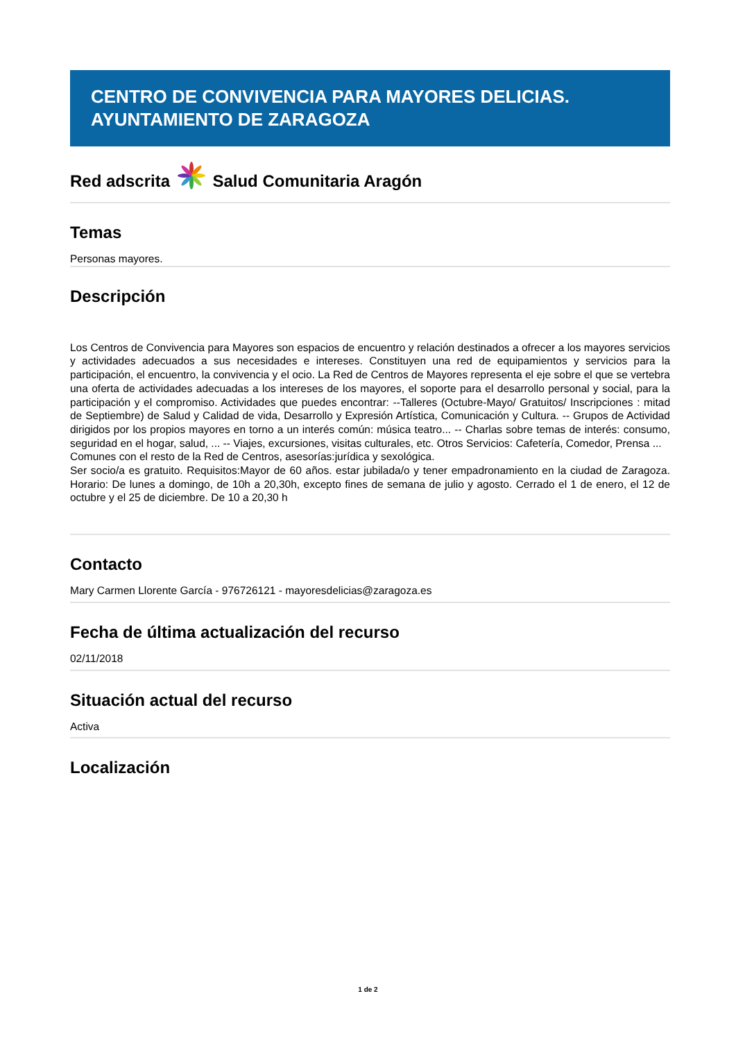CENTRO DE CONVIVENCIA PARA MAYORES DELICIAS.
AYUNTAMIENTO DE ZARAGOZA
Red adscrita Salud Comunitaria Aragón
Temas
Personas mayores.
Descripción
Los Centros de Convivencia para Mayores son espacios de encuentro y relación destinados a ofrecer a los mayores servicios y actividades adecuados a sus necesidades e intereses. Constituyen una red de equipamientos y servicios para la participación, el encuentro, la convivencia y el ocio. La Red de Centros de Mayores representa el eje sobre el que se vertebra una oferta de actividades adecuadas a los intereses de los mayores, el soporte para el desarrollo personal y social, para la participación y el compromiso. Actividades que puedes encontrar: --Talleres (Octubre-Mayo/ Gratuitos/ Inscripciones : mitad de Septiembre) de Salud y Calidad de vida, Desarrollo y Expresión Artística, Comunicación y Cultura. -- Grupos de Actividad dirigidos por los propios mayores en torno a un interés común: música teatro... -- Charlas sobre temas de interés: consumo, seguridad en el hogar, salud, ... -- Viajes, excursiones, visitas culturales, etc. Otros Servicios: Cafetería, Comedor, Prensa ...
Comunes con el resto de la Red de Centros, asesorías:jurídica y sexológica.
Ser socio/a es gratuito. Requisitos:Mayor de 60 años. estar jubilada/o y tener empadronamiento en la ciudad de Zaragoza. Horario: De lunes a domingo, de 10h a 20,30h, excepto fines de semana de julio y agosto. Cerrado el 1 de enero, el 12 de octubre y el 25 de diciembre. De 10 a 20,30 h
Contacto
Mary Carmen Llorente García - 976726121 - mayoresdelicias@zaragoza.es
Fecha de última actualización del recurso
02/11/2018
Situación actual del recurso
Activa
Localización
1 de 2